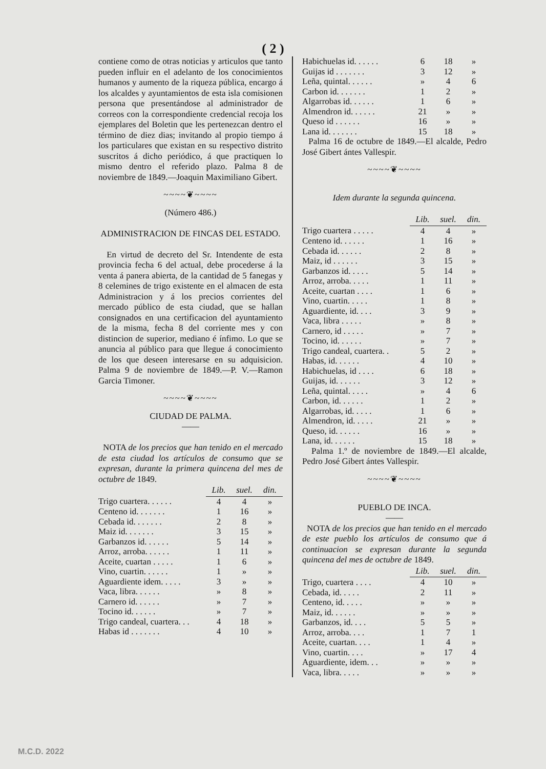( 2 )
contiene como de otras noticias y articulos que tanto pueden influir en el adelanto de los conocimientos humanos y aumento de la riqueza pública, encargo á los alcaldes y ayuntamientos de esta isla comisionen persona que presentándose al administrador de correos con la correspondiente credencial recoja los ejemplares del Boletin que les pertenezcan dentro el término de diez dias; invitando al propio tiempo á los particulares que existan en su respectivo distrito suscritos á dicho periódico, á que practiquen lo mismo dentro el referido plazo. Palma 8 de noviembre de 1849.—Joaquin Maximiliano Gibert.
~~~~❦~~~~
(Número 486.)
ADMINISTRACION DE FINCAS DEL ESTADO.
En virtud de decreto del Sr. Intendente de esta provincia fecha 6 del actual, debe procederse á la venta á panera abierta, de la cantidad de 5 fanegas y 8 celemines de trigo existente en el almacen de esta Administracion y á los precios corrientes del mercado público de esta ciudad, que se hallan consignados en una certificacion del ayuntamiento de la misma, fecha 8 del corriente mes y con distincion de superior, mediano é ínfimo. Lo que se anuncia al público para que llegue á conocimiento de los que deseen interesarse en su adquisicion. Palma 9 de noviembre de 1849.—P. V.—Ramon Garcia Timoner.
~~~~❦~~~~
CIUDAD DE PALMA.
——
NOTA de los precios que han tenido en el mercado de esta ciudad los artículos de consumo que se expresan, durante la primera quincena del mes de octubre de 1849.
| | Lib. | suel. | din. |
| Trigo cuartera. . . . . . | 4 | 4 | » |
| Centeno id. . . . . . . | 1 | 16 | » |
| Cebada id. . . . . . . | 2 | 8 | » |
| Maiz id. . . . . . . | 3 | 15 | » |
| Garbanzos id. . . . . . | 5 | 14 | » |
| Arroz, arroba. . . . . . | 1 | 11 | » |
| Aceite, cuartan . . . . . | 1 | 6 | » |
| Vino, cuartin. . . . . . | 1 | » | » |
| Aguardiente idem. . . . . | 3 | » | » |
| Vaca, libra. . . . . . | » | 8 | » |
| Carnero id. . . . . . | » | 7 | » |
| Tocino id. . . . . . | » | 7 | » |
| Trigo candeal, cuartera. . . | 4 | 18 | » |
| Habas id . . . . . . . | 4 | 10 | » |
| Habichuelas id. . . . . . | 6 | 18 | » |
| Guijas id . . . . . . . | 3 | 12 | » |
| Leña, quintal. . . . . . | » | 4 | 6 |
| Carbon id. . . . . . . | 1 | 2 | » |
| Algarrobas id. . . . . . | 1 | 6 | » |
| Almendron id. . . . . . | 21 | » | » |
| Queso id . . . . . . | 16 | » | » |
| Lana id. . . . . . . | 15 | 18 | » |
Palma 16 de octubre de 1849.—El alcalde, Pedro José Gibert ántes Vallespir.
~~~~❦~~~~
Idem durante la segunda quincena.
| | Lib. | suel. | din. |
| Trigo cuartera . . . . . | 4 | 4 | » |
| Centeno id. . . . . . | 1 | 16 | » |
| Cebada id. . . . . . | 2 | 8 | » |
| Maiz, id . . . . . . | 3 | 15 | » |
| Garbanzos id. . . . . | 5 | 14 | » |
| Arroz, arroba. . . . . | 1 | 11 | » |
| Aceite, cuartan . . . . | 1 | 6 | » |
| Vino, cuartin. . . . . | 1 | 8 | » |
| Aguardiente, id. . . . | 3 | 9 | » |
| Vaca, libra . . . . . | » | 8 | » |
| Carnero, id . . . . . | » | 7 | » |
| Tocino, id. . . . . . | » | 7 | » |
| Trigo candeal, cuartera. . | 5 | 2 | » |
| Habas, id. . . . . . | 4 | 10 | » |
| Habichuelas, id . . . . | 6 | 18 | » |
| Guijas, id. . . . . . | 3 | 12 | » |
| Leña, quintal. . . . . | » | 4 | 6 |
| Carbon, id. . . . . . | 1 | 2 | » |
| Algarrobas, id. . . . . | 1 | 6 | » |
| Almendron, id. . . . . | 21 | » | » |
| Queso, id. . . . . . | 16 | » | » |
| Lana, id. . . . . . | 15 | 18 | » |
Palma 1.º de noviembre de 1849.—El alcalde, Pedro José Gibert ántes Vallespir.
~~~~❦~~~~
PUEBLO DE INCA.
——
NOTA de los precios que han tenido en el mercado de este pueblo los artículos de consumo que á continuacion se expresan durante la segunda quincena del mes de octubre de 1849.
| | Lib. | suel. | din. |
| Trigo, cuartera . . . . | 4 | 10 | » |
| Cebada, id. . . . . | 2 | 11 | » |
| Centeno, id. . . . . | » | » | » |
| Maiz, id. . . . . . | » | » | » |
| Garbanzos, id. . . . | 5 | 5 | » |
| Arroz, arroba. . . . | 1 | 7 | 1 |
| Aceite, cuartan. . . . | 1 | 4 | » |
| Vino, cuartin. . . . | » | 17 | 4 |
| Aguardiente, idem. . . | » | » | » |
| Vaca, libra. . . . . | » | » | » |
M.C.D. 2022